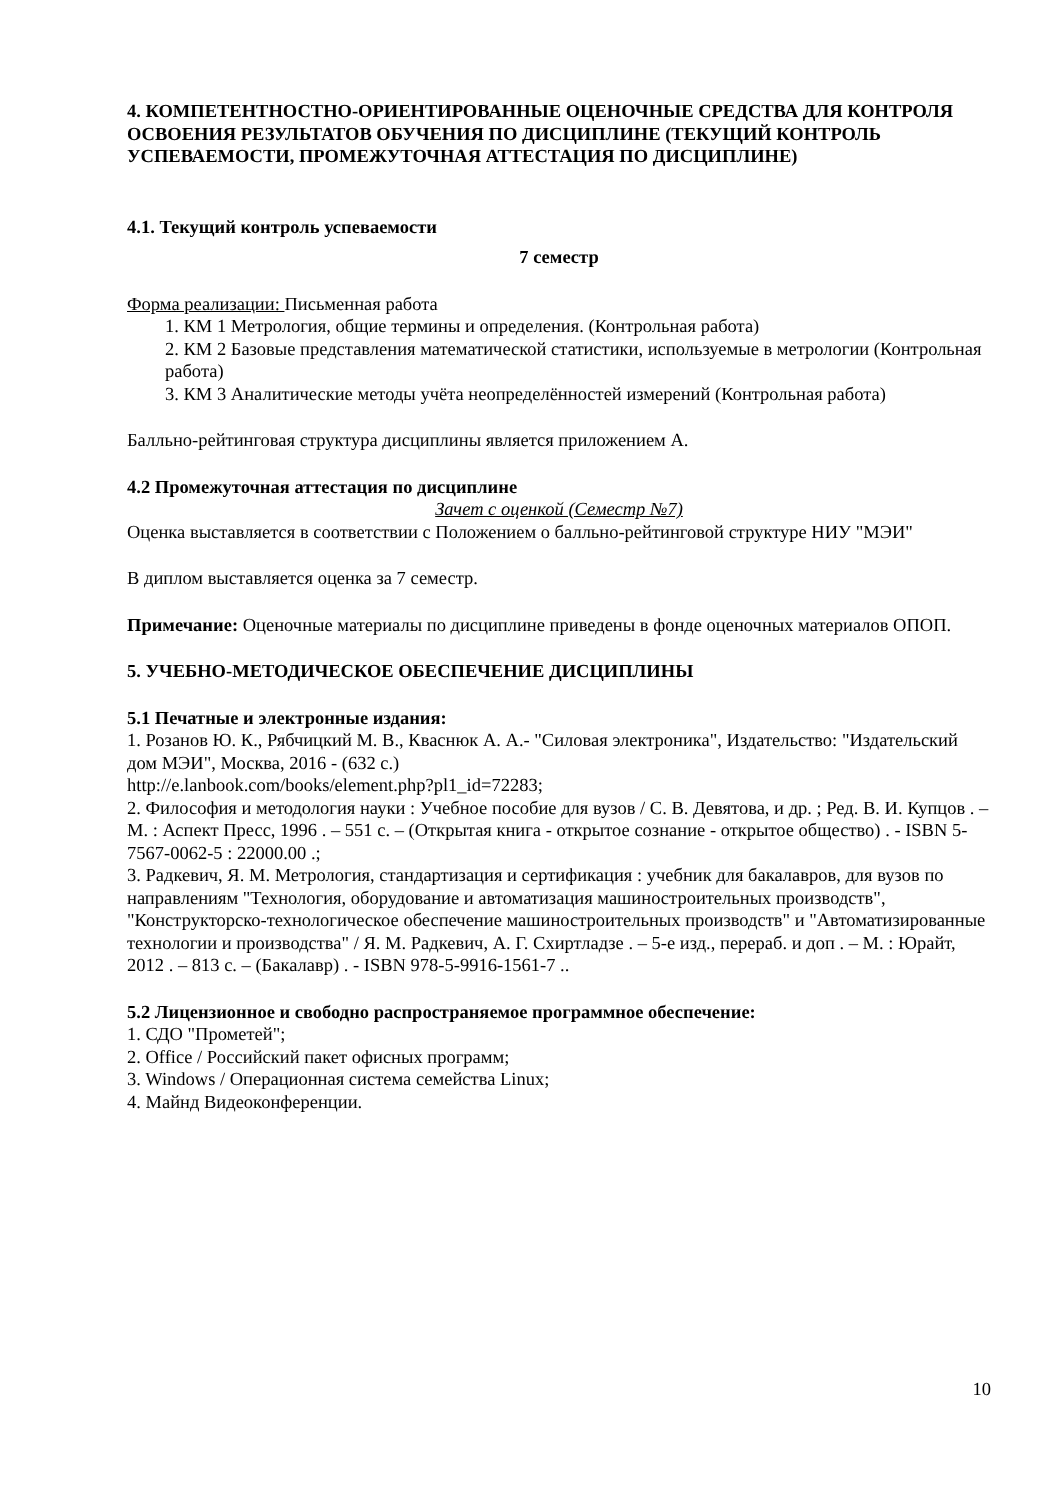4. КОМПЕТЕНТНОСТНО-ОРИЕНТИРОВАННЫЕ ОЦЕНОЧНЫЕ СРЕДСТВА ДЛЯ КОНТРОЛЯ ОСВОЕНИЯ РЕЗУЛЬТАТОВ ОБУЧЕНИЯ ПО ДИСЦИПЛИНЕ (ТЕКУЩИЙ КОНТРОЛЬ УСПЕВАЕМОСТИ, ПРОМЕЖУТОЧНАЯ АТТЕСТАЦИЯ ПО ДИСЦИПЛИНЕ)
4.1. Текущий контроль успеваемости
7 семестр
Форма реализации: Письменная работа
1. КМ 1 Метрология, общие термины и определения. (Контрольная работа)
2. КМ 2 Базовые представления математической статистики, используемые в метрологии (Контрольная работа)
3. КМ 3 Аналитические методы учёта неопределённостей измерений (Контрольная работа)
Балльно-рейтинговая структура дисциплины является приложением А.
4.2 Промежуточная аттестация по дисциплине
Зачет с оценкой (Семестр №7)
Оценка выставляется в соответствии с Положением о балльно-рейтинговой структуре НИУ "МЭИ"
В диплом выставляется оценка за 7 семестр.
Примечание: Оценочные материалы по дисциплине приведены в фонде оценочных материалов ОПОП.
5. УЧЕБНО-МЕТОДИЧЕСКОЕ ОБЕСПЕЧЕНИЕ ДИСЦИПЛИНЫ
5.1 Печатные и электронные издания:
1. Розанов Ю. К., Рябчицкий М. В., Кваснюк А. А.- "Силовая электроника", Издательство: "Издательский дом МЭИ", Москва, 2016 - (632 с.)
http://e.lanbook.com/books/element.php?pl1_id=72283;
2. Философия и методология науки : Учебное пособие для вузов / С. В. Девятова, и др. ; Ред. В. И. Купцов . – М. : Аспект Пресс, 1996 . – 551 с. – (Открытая книга - открытое сознание - открытое общество) . - ISBN 5-7567-0062-5 : 22000.00 .;
3. Радкевич, Я. М. Метрология, стандартизация и сертификация : учебник для бакалавров, для вузов по направлениям "Технология, оборудование и автоматизация машиностроительных производств", "Конструкторско-технологическое обеспечение машиностроительных производств" и "Автоматизированные технологии и производства" / Я. М. Радкевич, А. Г. Схиртладзе . – 5-е изд., перераб. и доп . – М. : Юрайт, 2012 . – 813 с. – (Бакалавр) . - ISBN 978-5-9916-1561-7 ..
5.2 Лицензионное и свободно распространяемое программное обеспечение:
1. СДО "Прометей";
2. Office / Российский пакет офисных программ;
3. Windows / Операционная система семейства Linux;
4. Майнд Видеоконференции.
10